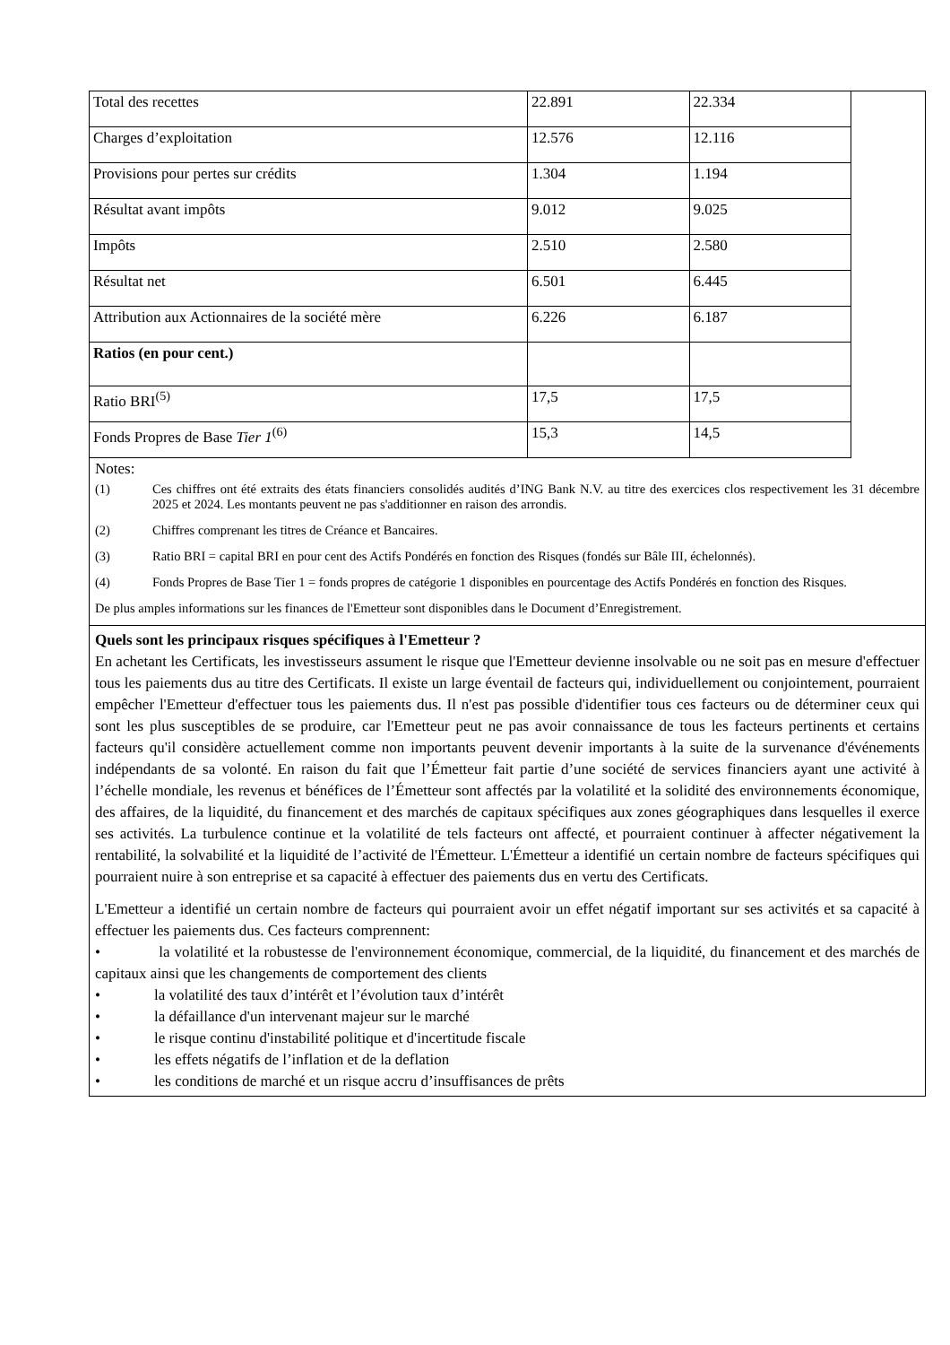| Total des recettes | 22.891 | 22.334 |
| Charges d’exploitation | 12.576 | 12.116 |
| Provisions pour pertes sur crédits | 1.304 | 1.194 |
| Résultat avant impôts | 9.012 | 9.025 |
| Impôts | 2.510 | 2.580 |
| Résultat net | 6.501 | 6.445 |
| Attribution aux Actionnaires de la société mère | 6.226 | 6.187 |
| Ratios (en pour cent.) | | |
| Ratio BRI<sup>(5)</sup> | 17,5 | 17,5 |
| Fonds Propres de Base Tier 1<sup>(6)</sup> | 15,3 | 14,5 |
Notes:
(1) Ces chiffres ont été extraits des états financiers consolidés audités d’ING Bank N.V. au titre des exercices clos respectivement les 31 décembre 2025 et 2024. Les montants peuvent ne pas s'additionner en raison des arrondis.
(2) Chiffres comprenant les titres de Créance et Bancaires.
(3) Ratio BRI = capital BRI en pour cent des Actifs Pondérés en fonction des Risques (fondés sur Bâle III, échelonnés).
(4) Fonds Propres de Base Tier 1 = fonds propres de catégorie 1 disponibles en pourcentage des Actifs Pondérés en fonction des Risques.
De plus amples informations sur les finances de l'Emetteur sont disponibles dans le Document d’Enregistrement.
Quels sont les principaux risques spécifiques à l'Emetteur ?
En achetant les Certificats, les investisseurs assument le risque que l'Emetteur devienne insolvable ou ne soit pas en mesure d'effectuer tous les paiements dus au titre des Certificats. Il existe un large éventail de facteurs qui, individuellement ou conjointement, pourraient empêcher l'Emetteur d'effectuer tous les paiements dus. Il n'est pas possible d'identifier tous ces facteurs ou de déterminer ceux qui sont les plus susceptibles de se produire, car l'Emetteur peut ne pas avoir connaissance de tous les facteurs pertinents et certains facteurs qu'il considère actuellement comme non importants peuvent devenir importants à la suite de la survenance d'événements indépendants de sa volonté. En raison du fait que l’Émetteur fait partie d’une société de services financiers ayant une activité à l’échelle mondiale, les revenus et bénéfices de l’Émetteur sont affectés par la volatilité et la solidité des environnements économique, des affaires, de la liquidité, du financement et des marchés de capitaux spécifiques aux zones géographiques dans lesquelles il exerce ses activités. La turbulence continue et la volatilité de tels facteurs ont affecté, et pourraient continuer à affecter négativement la rentabilité, la solvabilité et la liquidité de l’activité de l'Émetteur. L'Émetteur a identifié un certain nombre de facteurs spécifiques qui pourraient nuire à son entreprise et sa capacité à effectuer des paiements dus en vertu des Certificats.
L'Emetteur a identifié un certain nombre de facteurs qui pourraient avoir un effet négatif important sur ses activités et sa capacité à effectuer les paiements dus. Ces facteurs comprennent:
• la volatilité et la robustesse de l'environnement économique, commercial, de la liquidité, du financement et des marchés de capitaux ainsi que les changements de comportement des clients
• la volatilité des taux d’intérêt et l’évolution taux d’intérêt
• la défaillance d'un intervenant majeur sur le marché
• le risque continu d'instabilité politique et d'incertitude fiscale
• les effets négatifs de l’inflation et de la deflation
• les conditions de marché et un risque accru d’insuffisances de prêts